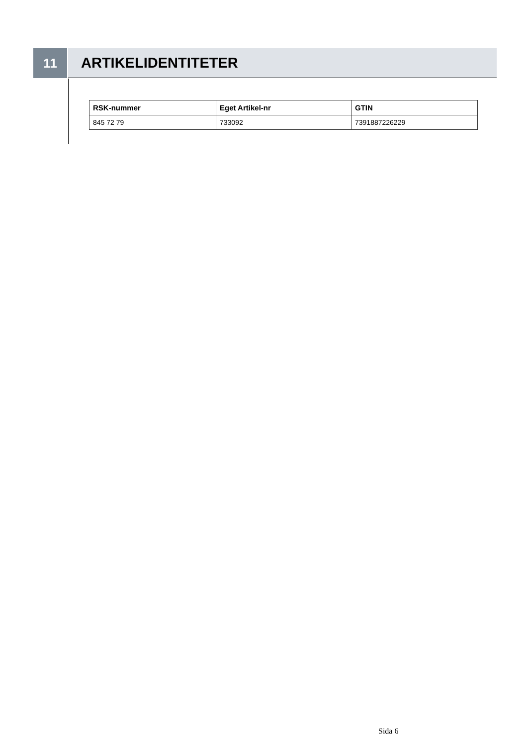11 ARTIKELIDENTITETER
| RSK-nummer | Eget Artikel-nr | GTIN |
| --- | --- | --- |
| 845 72 79 | 733092 | 7391887226229 |
Sida 6